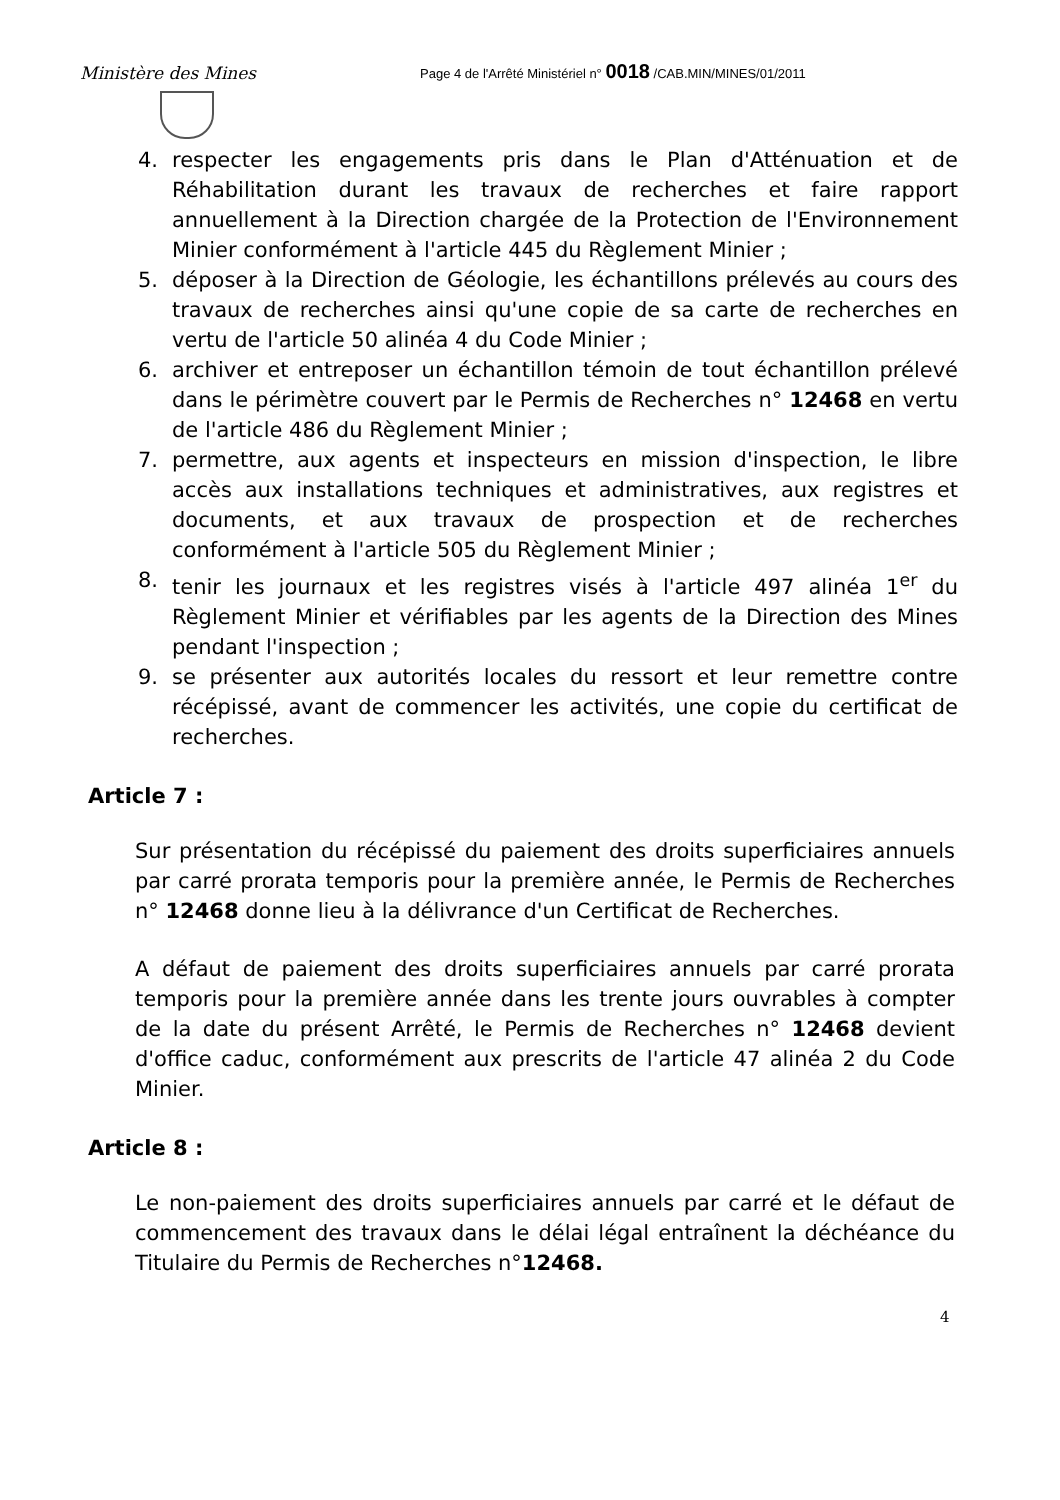Ministère des Mines
Page 4 de l'Arrêté Ministériel n° 0018 /CAB.MIN/MINES/01/2011
4. respecter les engagements pris dans le Plan d'Atténuation et de Réhabilitation durant les travaux de recherches et faire rapport annuellement à la Direction chargée de la Protection de l'Environnement Minier conformément à l'article 445 du Règlement Minier ;
5. déposer à la Direction de Géologie, les échantillons prélevés au cours des travaux de recherches ainsi qu'une copie de sa carte de recherches en vertu de l'article 50 alinéa 4 du Code Minier ;
6. archiver et entreposer un échantillon témoin de tout échantillon prélevé dans le périmètre couvert par le Permis de Recherches n° 12468 en vertu de l'article 486 du Règlement Minier ;
7. permettre, aux agents et inspecteurs en mission d'inspection, le libre accès aux installations techniques et administratives, aux registres et documents, et aux travaux de prospection et de recherches conformément à l'article 505 du Règlement Minier ;
8. tenir les journaux et les registres visés à l'article 497 alinéa 1<sup>er</sup> du Règlement Minier et vérifiables par les agents de la Direction des Mines pendant l'inspection ;
9. se présenter aux autorités locales du ressort et leur remettre contre récépissé, avant de commencer les activités, une copie du certificat de recherches.
Article 7 :
Sur présentation du récépissé du paiement des droits superficiaires annuels par carré prorata temporis pour la première année, le Permis de Recherches n° 12468 donne lieu à la délivrance d'un Certificat de Recherches.
A défaut de paiement des droits superficiaires annuels par carré prorata temporis pour la première année dans les trente jours ouvrables à compter de la date du présent Arrêté, le Permis de Recherches n° 12468 devient d'office caduc, conformément aux prescrits de l'article 47 alinéa 2 du Code Minier.
Article 8 :
Le non-paiement des droits superficiaires annuels par carré et le défaut de commencement des travaux dans le délai légal entraînent la déchéance du Titulaire du Permis de Recherches n°12468.
4